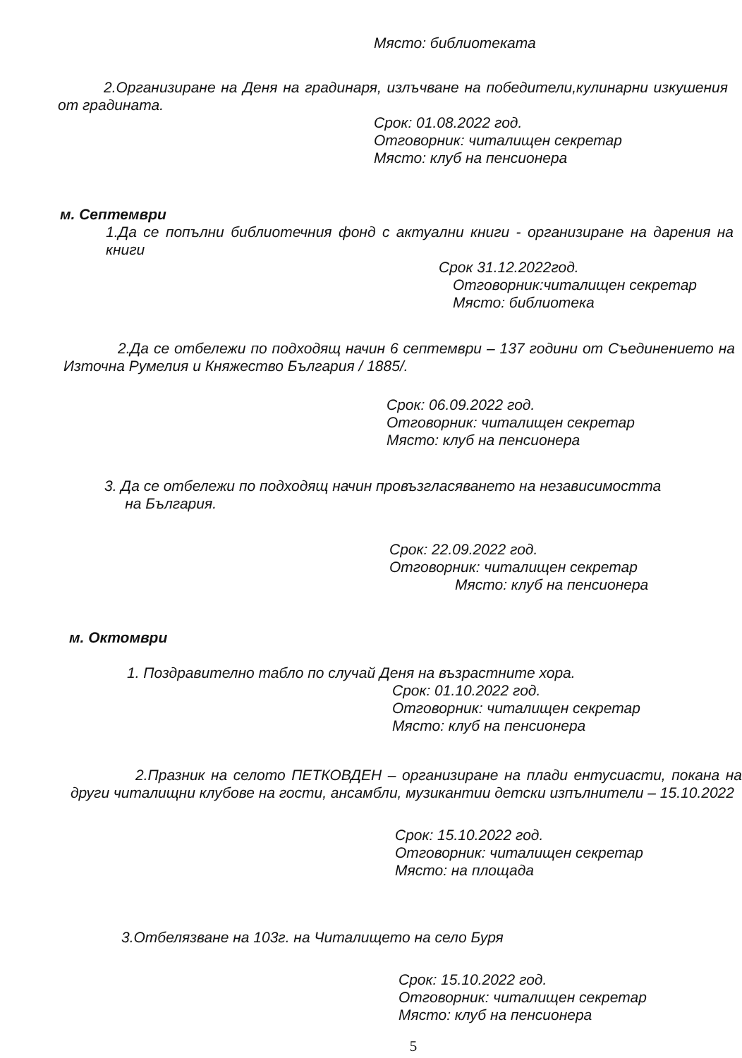Място: библиотеката
2.Организиране на Деня на градинаря, излъчване на победители,кулинарни изкушения от градината.
Срок: 01.08.2022 год.
Отговорник: читалищен секретар
Място: клуб на пенсионера
м. Септември
1.Да се попълни библиотечния фонд с актуални книги - организиране на дарения на книги
Срок 31.12.2022год.
Отговорник:читалищен секретар
Място: библиотека
2.Да се отбележи по подходящ начин 6 септември – 137 години от Съединението на Източна Румелия и Княжество България / 1885/.
Срок: 06.09.2022 год.
Отговорник: читалищен секретар
Място: клуб на пенсионера
3. Да се отбележи по подходящ начин провъзгласяването на независимостта
на България.
Срок: 22.09.2022 год.
Отговорник: читалищен секретар
Място: клуб на пенсионера
м. Октомври
1. Поздравително табло по случай Деня на възрастните хора.
Срок: 01.10.2022 год.
Отговорник: читалищен секретар
Място: клуб на пенсионера
2.Празник на селото ПЕТКОВДЕН – организиране на плади ентусиасти, покана на други читалищни клубове на гости, ансамбли, музикантии детски изпълнители – 15.10.2022
Срок: 15.10.2022 год.
Отговорник: читалищен секретар
Място: на площада
3.Отбелязване на 103г. на Читалището на село Буря
Срок: 15.10.2022 год.
Отговорник: читалищен секретар
Място: клуб на пенсионера
5